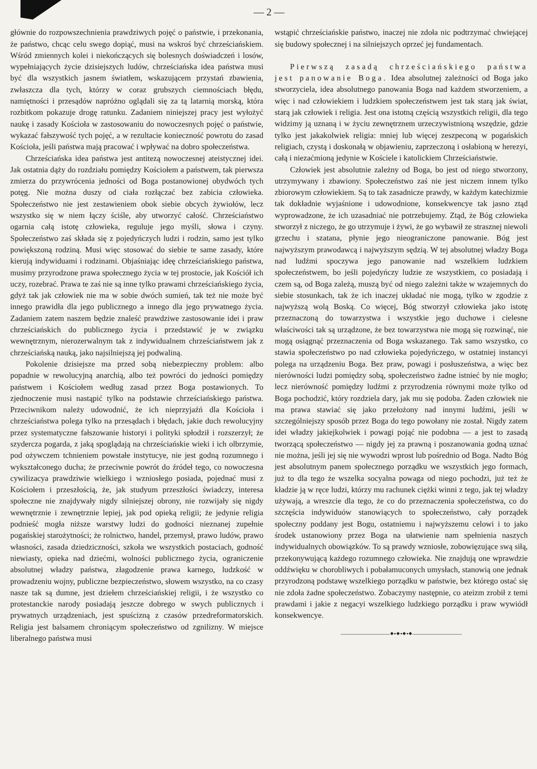— 2 —
głównie do rozpowszechnienia prawdziwych pojęć o państwie, i przekonania, że państwo, chcąc celu swego dopiąć, musi na wskroś być chrześciańskiem. Wśród zmiennych kolei i niekończących się bolesnych doświadczeń i losów, wypełniających życie dzisiejszych ludów, chrześciańska idea państwa musi być dla wszystkich jasnem światłem, wskazującem przystań zbawienia, zwłaszcza dla tych, którzy w coraz grubszych ciemnościach błędu, namiętności i przesądów napróżno oglądali się za tą latarnią morską, która rozbitkom pokazuje drogę ratunku. Zadaniem niniejszej pracy jest wyłożyć naukę i zasady Kościoła w zastosowaniu do nowoczesnych pojęć o państwie, wykazać fałszywość tych pojęć, a w rezultacie konieczność powrotu do zasad Kościoła, jeśli państwa mają pracować i wpływać na dobro społeczeństwa.
Chrześciańska idea państwa jest antitezą nowoczesnej ateistycznej idei. Jak ostatnia dąży do rozdziału pomiędzy Kościołem a państwem, tak pierwsza zmierza do przywrócenia jedności od Boga postanowionej obydwóch tych potęg. Nie można duszy od ciała rozłączać bez zabicia człowieka. Społeczeństwo nie jest zestawieniem obok siebie obcych żywiołów, lecz wszystko się w niem łączy ściśle, aby utworzyć całość. Chrześciaństwo ogarnia całą istotę człowieka, reguluje jego myśli, słowa i czyny. Społeczeństwo zaś składa się z pojedyńczych ludzi i rodzin, samo jest tylko powiększoną rodziną. Musi więc stosować do siebie te same zasady, które kierują indywiduami i rodzinami. Objaśniając ideę chrześciańskiego państwa, musimy przyrodzone prawa społecznego życia w tej prostocie, jak Kościół ich uczy, rozebrać. Prawa te zaś nie są inne tylko prawami chrześciańskiego życia, gdyż tak jak człowiek nie ma w sobie dwóch sumień, tak też nie może być innego prawidła dla jego publicznego a innego dla jego prywatnego życia. Zadaniem zatem naszem będzie znaleść prawdziwe zastosowanie idei i praw chrześciańskich do publicznego życia i przedstawić je w związku wewnętrznym, nierozerwalnym tak z indywidualnem chrześciaństwem jak z chrześciańską nauką, jako najsilniejszą jej podwaliną.
Pokolenie dzisiejsze ma przed sobą niebezpieczny problem: albo popadnie w rewolucyjną anarchią, albo też powróci do jedności pomiędzy państwem i Kościołem według zasad przez Boga postawionych. To zjednoczenie musi nastąpić tylko na podstawie chrześciańskiego państwa. Przeciwnikom należy udowodnić, że ich nieprzyjaźń dla Kościoła i chrześciaństwa polega tylko na przesądach i błędach, jakie duch rewolucyjny przez systematyczne fałszowanie historyi i polityki spłodził i rozszerzył; że szydercza pogarda, z jaką spoglądają na chrześciańskie wieki i ich olbrzymie, pod ożywczem tchnieniem powstałe instytucye, nie jest godną rozumnego i wykształconego ducha; że przeciwnie powrót do źródeł tego, co nowoczesna cywilizacya prawdziwie wielkiego i wzniosłego posiada, pojednać musi z Kościołem i przeszłością, że, jak studyum przeszłości świadczy, interesa społeczne nie znajdywały nigdy silniejszej obrony, nie rozwijały się nigdy wewnętrznie i zewnętrznie lepiej, jak pod opieką religii; że jedynie religia podnieść mogła niższe warstwy ludzi do godności nieznanej zupełnie pogańskiej starożytności; że rolnictwo, handel, przemysł, prawo ludów, prawo własności, zasada dziedziczności, szkoła we wszystkich postaciach, godność niewiasty, opieka nad dziećmi, wolności publicznego życia, ograniczenie absolutnej władzy państwa, złagodzenie prawa karnego, ludzkość w prowadzeniu wojny, publiczne bezpieczeństwo, słowem wszystko, na co czasy nasze tak są dumne, jest dziełem chrześciańskiej religii, i że wszystko co protestanckie narody posiadają jeszcze dobrego w swych publicznych i prywatnych urządzeniach, jest spuścizną z czasów przedreformatorskich. Religia jest balsamem chroniącym społeczeństwo od zgnilizny. W miejsce liberalnego państwa musi
wstąpić chrześciańskie państwo, inaczej nie zdoła nic podtrzymać chwiejącej się budowy społecznej i na silniejszych oprzeć jej fundamentach.
Pierwszą zasadą chrześciańskiego państwa jest panowanie Boga. Idea absolutnej zależności od Boga jako stworzyciela, idea absolutnego panowania Boga nad każdem stworzeniem, a więc i nad człowiekiem i ludzkiem społeczeństwem jest tak starą jak świat, starą jak człowiek i religia. Jest ona istotną częścią wszystkich religii, dla tego widzimy ją uznaną i w życiu zewnętrznem urzeczywistnioną wszędzie, gdzie tylko jest jakakolwiek religia: mniej lub więcej zeszpeconą w pogańskich religiach, czystą i doskonałą w objawieniu, zaprzeczoną i osłabioną w herezyi, całą i niezaćmioną jedynie w Kościele i katolickiem Chrześciaństwie.
Człowiek jest absolutnie zależny od Boga, bo jest od niego stworzony, utrzymywany i zbawiony. Społeczeństwo zaś nie jest niczem innem tylko zbiorowym człowiekiem. Są to tak zasadnicze prawdy, w każdym katechizmie tak dokładnie wyjaśnione i udowodnione, konsekwencye tak jasno ztąd wyprowadzone, że ich uzasadniać nie potrzebujemy. Ztąd, że Bóg człowieka stworzył z niczego, że go utrzymuje i żywi, że go wybawił ze strasznej niewoli grzechu i szatana, płynie jego nieograniczone panowanie. Bóg jest najwyższym prawodawcą i najwyższym sędzią. W tej absolutnej władzy Boga nad ludźmi spoczywa jego panowanie nad wszelkiem ludzkiem społeczeństwem, bo jeśli pojedyńczy ludzie ze wszystkiem, co posiadają i czem są, od Boga zależą, muszą być od niego zależni także w wzajemnych do siebie stosunkach, tak że ich inaczej układać nie mogą, tylko w zgodzie z najwyższą wolą Boską. Co więcej, Bóg stworzył człowieka jako istotę przeznaczoną do towarzystwa i wszystkie jego duchowe i cielesne właściwości tak są urządzone, że bez towarzystwa nie mogą się rozwinąć, nie mogą osiągnąć przeznaczenia od Boga wskazanego. Tak samo wszystko, co stawia społeczeństwo po nad człowieka pojedyńczego, w ostatniej instancyi polega na urządzeniu Boga. Bez praw, powagi i posłuszeństwa, a więc bez nierówności ludzi pomiędzy sobą, społeczeństwo żadne istnieć by nie mogło; lecz nierówność pomiędzy ludźmi z przyrodzenia równymi może tylko od Boga pochodzić, który rozdziela dary, jak mu się podoba. Żaden człowiek nie ma prawa stawiać się jako przełożony nad innymi ludźmi, jeśli w szczególniejszy sposób przez Boga do tego powołany nie został. Nigdy zatem idei władzy jakiejkolwiek i powagi pojąć nie podobna — a jest to zasadą tworzącą społeczeństwo — nigdy jej za prawną i poszanowania godną uznać nie można, jeśli jej się nie wywodzi wprost lub pośrednio od Boga. Nadto Bóg jest absolutnym panem społecznego porządku we wszystkich jego formach, już to dla tego że wszelka socyalna powaga od niego pochodzi, już też że kładzie ją w ręce ludzi, którzy mu rachunek ciężki winni z tego, jak tej władzy używają, a wreszcie dla tego, że co do przeznaczenia społeczeństwa, co do szczęścia indywiduów stanowiących to społeczeństwo, cały porządek społeczny poddany jest Bogu, ostatniemu i najwyższemu celowi i to jako środek ustanowiony przez Boga na ułatwienie nam spełnienia naszych indywidualnych obowiązków. To są prawdy wzniosłe, zobowięzujące swą siłą, przekonywującą każdego rozumnego człowieka. Nie znajdują one wprawdzie oddźwięku w chorobliwych i pobałamuconych umysłach, stanowią one jednak przyrodzoną podstawę wszelkiego porządku w państwie, bez którego ostać się nie zdoła żadne społeczeństwo. Zobaczymy następnie, co ateizm zrobił z temi prawdami i jakie z negacyi wszelkiego ludzkiego porządku i praw wywiódł konsekwencye.
————————⬥•⬥•⬥•⬥————————